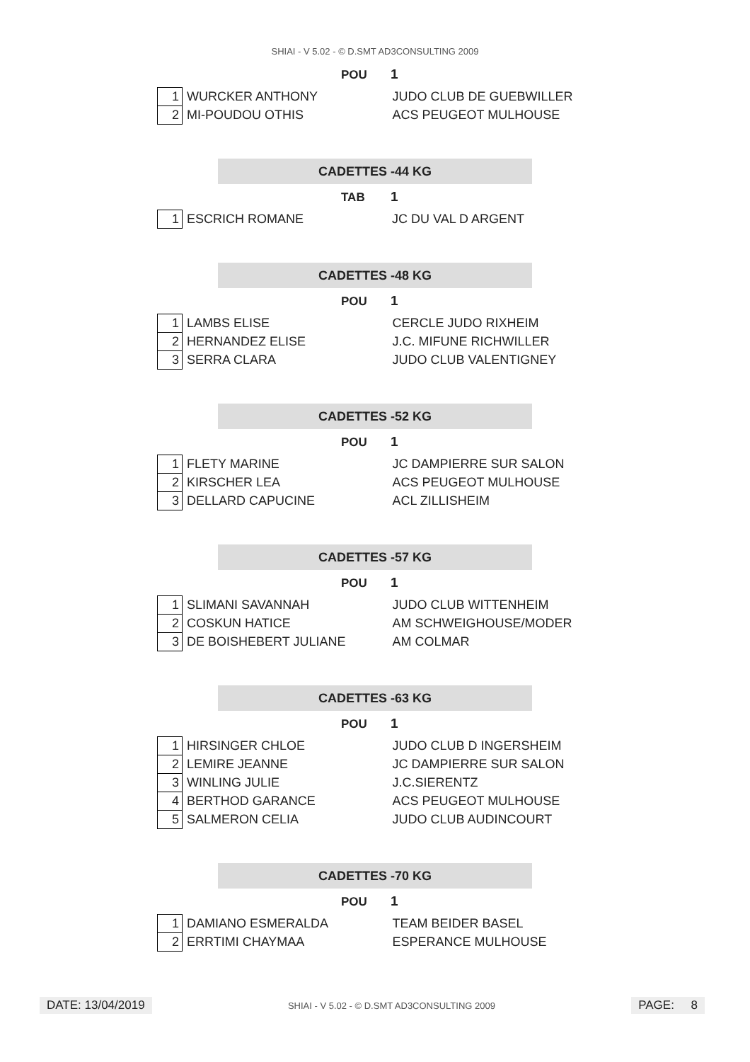SHIAI - V 5.02 - © D.SMT AD3CONSULTING 2009
POU 1
| 1 | WURCKER ANTHONY | JUDO CLUB DE GUEBWILLER |
| 2 | MI-POUDOU OTHIS | ACS PEUGEOT MULHOUSE |
CADETTES -44 KG
TAB 1
| 1 | ESCRICH ROMANE | JC DU VAL D ARGENT |
CADETTES -48 KG
POU 1
| 1 | LAMBS ELISE | CERCLE JUDO RIXHEIM |
| 2 | HERNANDEZ ELISE | J.C. MIFUNE RICHWILLER |
| 3 | SERRA CLARA | JUDO CLUB VALENTIGNEY |
CADETTES -52 KG
POU 1
| 1 | FLETY MARINE | JC DAMPIERRE SUR SALON |
| 2 | KIRSCHER LEA | ACS PEUGEOT MULHOUSE |
| 3 | DELLARD CAPUCINE | ACL ZILLISHEIM |
CADETTES -57 KG
POU 1
| 1 | SLIMANI SAVANNAH | JUDO CLUB WITTENHEIM |
| 2 | COSKUN HATICE | AM SCHWEIGHOUSE/MODER |
| 3 | DE BOISHEBERT JULIANE | AM COLMAR |
CADETTES -63 KG
POU 1
| 1 | HIRSINGER CHLOE | JUDO CLUB D INGERSHEIM |
| 2 | LEMIRE JEANNE | JC DAMPIERRE SUR SALON |
| 3 | WINLING JULIE | J.C.SIERENTZ |
| 4 | BERTHOD GARANCE | ACS PEUGEOT MULHOUSE |
| 5 | SALMERON CELIA | JUDO CLUB AUDINCOURT |
CADETTES -70 KG
POU 1
| 1 | DAMIANO ESMERALDA | TEAM BEIDER BASEL |
| 2 | ERRTIMI CHAYMAA | ESPERANCE MULHOUSE |
DATE: 13/04/2019 SHIAI - V 5.02 - © D.SMT AD3CONSULTING 2009 PAGE: 8